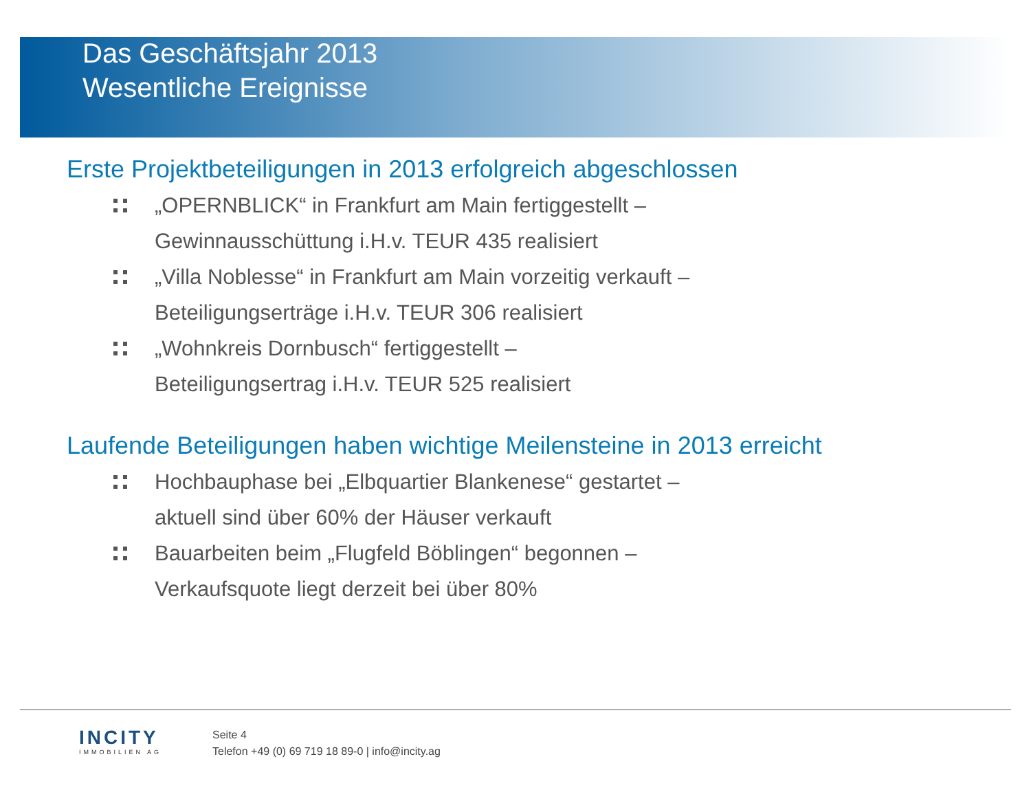Das Geschäftsjahr 2013
Wesentliche Ereignisse
Erste Projektbeteiligungen in 2013 erfolgreich abgeschlossen
„OPERNBLICK“ in Frankfurt am Main fertiggestellt –
Gewinnausschüttung i.H.v. TEUR 435 realisiert
„Villa Noblesse“ in Frankfurt am Main vorzeitig verkauft –
Beteiligungserträge i.H.v. TEUR 306 realisiert
„Wohnkreis Dornbusch“ fertiggestellt –
Beteiligungsertrag i.H.v. TEUR 525 realisiert
Laufende Beteiligungen haben wichtige Meilensteine in 2013 erreicht
Hochbauphase bei „Elbquartier Blankenese“ gestartet –
aktuell sind über 60% der Häuser verkauft
Bauarbeiten beim „Flugfeld Böblingen“ begonnen –
Verkaufsquote liegt derzeit bei über 80%
INCITY
IMMOBILIEN AG
Seite 4
Telefon +49 (0) 69 719 18 89-0 | info@incity.ag